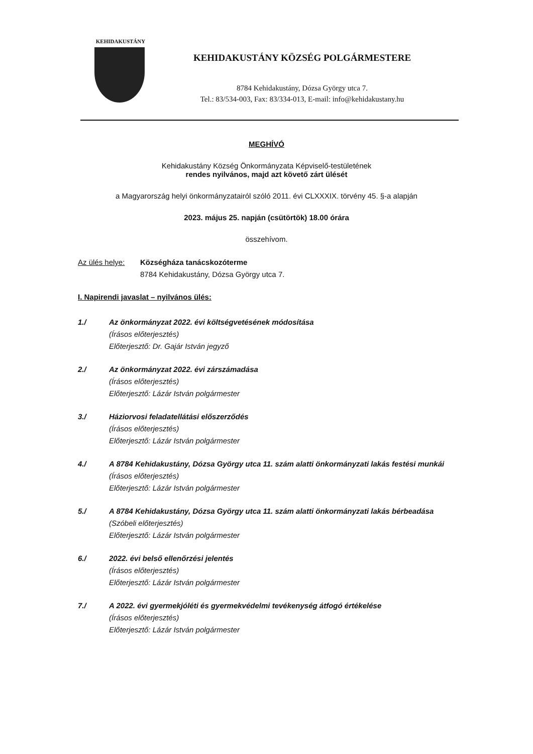KEHIDAKUSTÁNY
KEHIDAKUSTÁNY KÖZSÉG POLGÁRMESTERE
8784 Kehidakustány, Dózsa György utca 7.
Tel.: 83/534-003, Fax: 83/334-013, E-mail: info@kehidakustany.hu
MEGHÍVÓ
Kehidakustány Község Önkormányzata Képviselő-testületének
rendes nyilvános, majd azt követő zárt ülését
a Magyarország helyi önkormányzatairól szóló 2011. évi CLXXXIX. törvény 45. §-a alapján
2023. május 25. napján (csütörtök) 18.00 órára
összehívom.
Az ülés helye:
Községháza tanácskozóterme
8784 Kehidakustány, Dózsa György utca 7.
I. Napirendi javaslat – nyilvános ülés:
1./ Az önkormányzat 2022. évi költségvetésének módosítása
(Írásos előterjesztés)
Előterjesztő: Dr. Gajár István jegyző
2./ Az önkormányzat 2022. évi zárszámadása
(Írásos előterjesztés)
Előterjesztő: Lázár István polgármester
3./ Háziorvosi feladatellátási előszerződés
(Írásos előterjesztés)
Előterjesztő: Lázár István polgármester
4./ A 8784 Kehidakustány, Dózsa György utca 11. szám alatti önkormányzati lakás festési munkái
(Írásos előterjesztés)
Előterjesztő: Lázár István polgármester
5./ A 8784 Kehidakustány, Dózsa György utca 11. szám alatti önkormányzati lakás bérbeadása
(Szóbeli előterjesztés)
Előterjesztő: Lázár István polgármester
6./ 2022. évi belső ellenőrzési jelentés
(Írásos előterjesztés)
Előterjesztő: Lázár István polgármester
7./ A 2022. évi gyermekjóléti és gyermekvédelmi tevékenység átfogó értékelése
(Írásos előterjesztés)
Előterjesztő: Lázár István polgármester